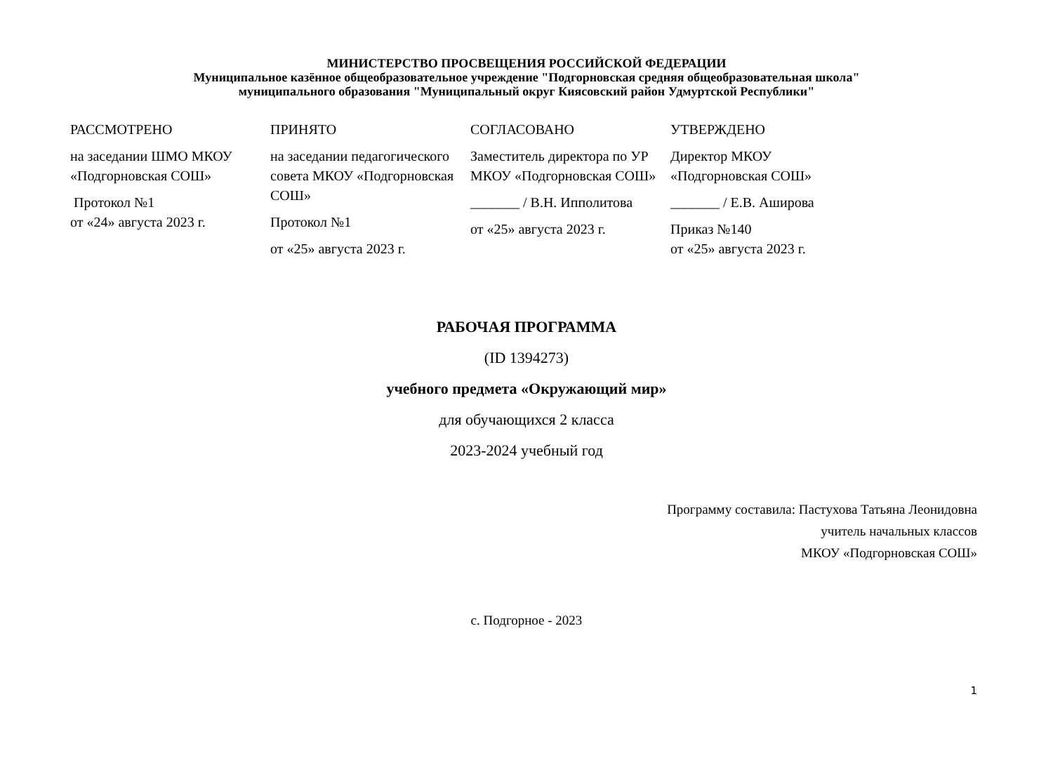МИНИСТЕРСТВО ПРОСВЕЩЕНИЯ РОССИЙСКОЙ ФЕДЕРАЦИИ
Муниципальное казённое общеобразовательное учреждение "Подгорновская средняя общеобразовательная школа"
муниципального образования "Муниципальный округ Киясовский район Удмуртской Республики"
| РАССМОТРЕНО на заседании ШМО МКОУ «Подгорновская СОШ» Протокол №1 от «24» августа 2023 г. | ПРИНЯТО на заседании педагогического совета МКОУ «Подгорновская СОШ» Протокол №1 от «25» августа 2023 г. | СОГЛАСОВАНО Заместитель директора по УР МКОУ «Подгорновская СОШ» _______ / В.Н. Ипполитова от «25» августа 2023 г. | УТВЕРЖДЕНО Директор МКОУ «Подгорновская СОШ» _______ / Е.В. Аширова Приказ №140 от «25» августа 2023 г. |
РАБОЧАЯ ПРОГРАММА
(ID 1394273)
учебного предмета «Окружающий мир»
для обучающихся 2 класса
2023-2024 учебный год
Программу составила: Пастухова Татьяна Леонидовна
учитель начальных классов
МКОУ «Подгорновская СОШ»
с. Подгорное - 2023
1